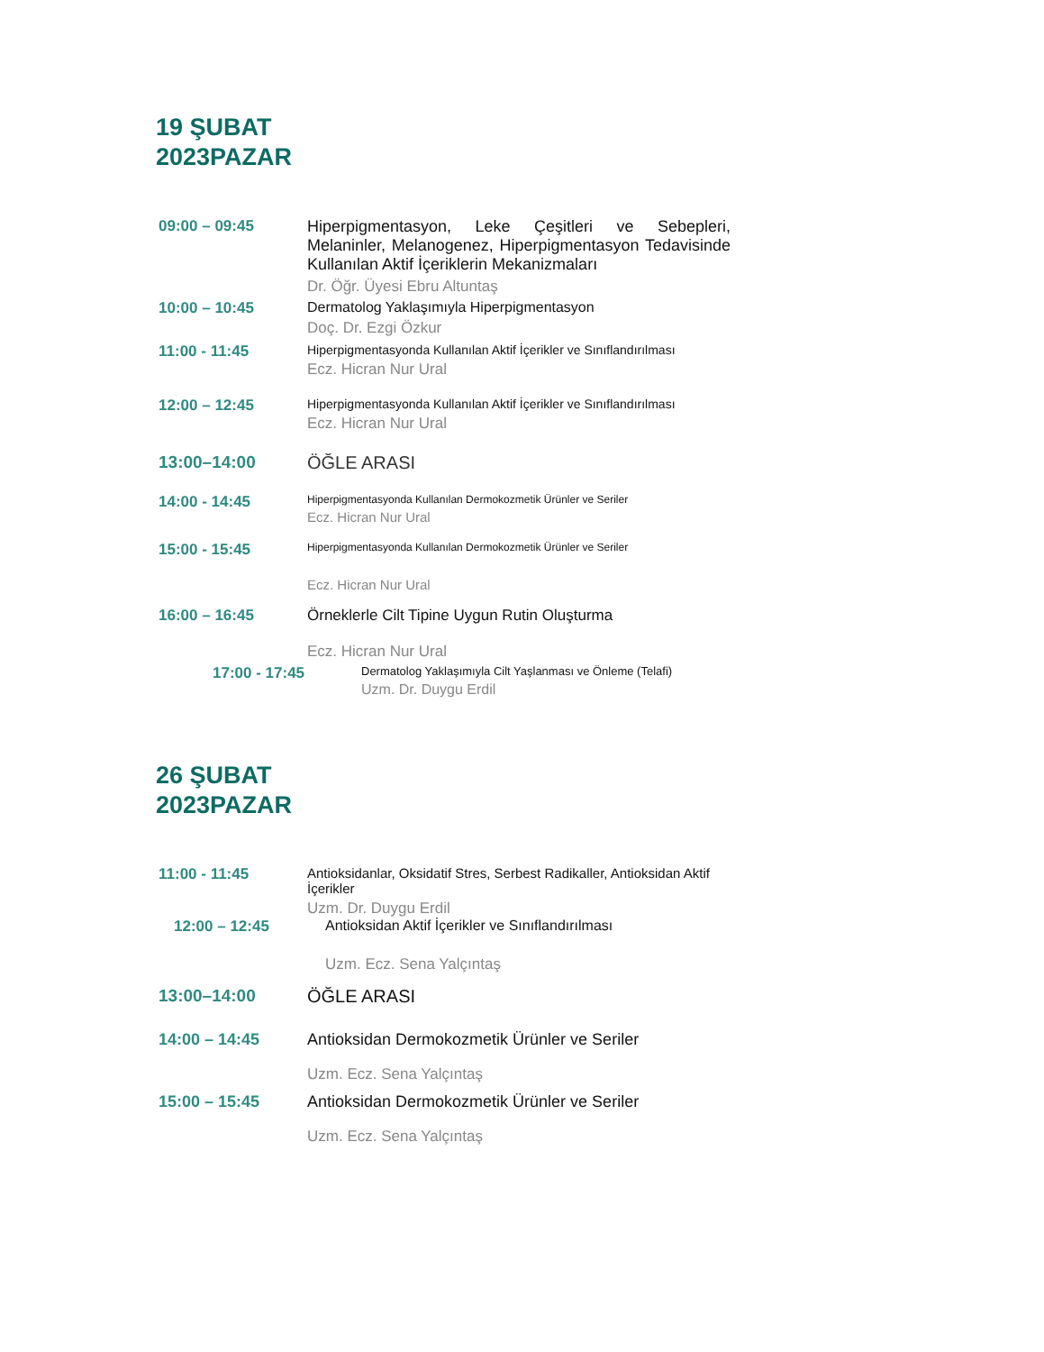19 ŞUBAT
2023PAZAR
09:00 – 09:45 Hiperpigmentasyon, Leke Çeşitleri ve Sebepleri, Melaninler, Melanogenez, Hiperpigmentasyon Tedavisinde Kullanılan Aktif İçeriklerin Mekanizmaları
Dr. Öğr. Üyesi Ebru Altuntaş
10:00 – 10:45 Dermatolog Yaklaşımıyla Hiperpigmentasyon
Doç. Dr. Ezgi Özkur
11:00 - 11:45
Hiperpigmentasyonda Kullanılan Aktif İçerikler ve Sınıflandırılması
Ecz. Hicran Nur Ural
12:00 – 12:45
Hiperpigmentasyonda Kullanılan Aktif İçerikler ve Sınıflandırılması
Ecz. Hicran Nur Ural
13:00–14:00 ÖĞLE ARASI
14:00 - 14:45
Hiperpigmentasyonda Kullanılan Dermokozmetik Ürünler ve Seriler
Ecz. Hicran Nur Ural
15:00 - 15:45
Hiperpigmentasyonda Kullanılan Dermokozmetik Ürünler ve Seriler
Ecz. Hicran Nur Ural
16:00 – 16:45 Örneklerle Cilt Tipine Uygun Rutin Oluşturma
Ecz. Hicran Nur Ural
17:00 - 17:45
Dermatolog Yaklaşımıyla Cilt Yaşlanması ve Önleme (Telafi)
Uzm. Dr. Duygu Erdil
26 ŞUBAT
2023PAZAR
11:00 - 11:45 Antioksidanlar, Oksidatif Stres, Serbest Radikaller, Antioksidan Aktif İçerikler
Uzm. Dr. Duygu Erdil
12:00 – 12:45 Antioksidan Aktif İçerikler ve Sınıflandırılması
Uzm. Ecz. Sena Yalçıntaş
13:00–14:00 ÖĞLE ARASI
14:00 – 14:45 Antioksidan Dermokozmetik Ürünler ve Seriler
Uzm. Ecz. Sena Yalçıntaş
15:00 – 15:45 Antioksidan Dermokozmetik Ürünler ve Seriler
Uzm. Ecz. Sena Yalçıntaş